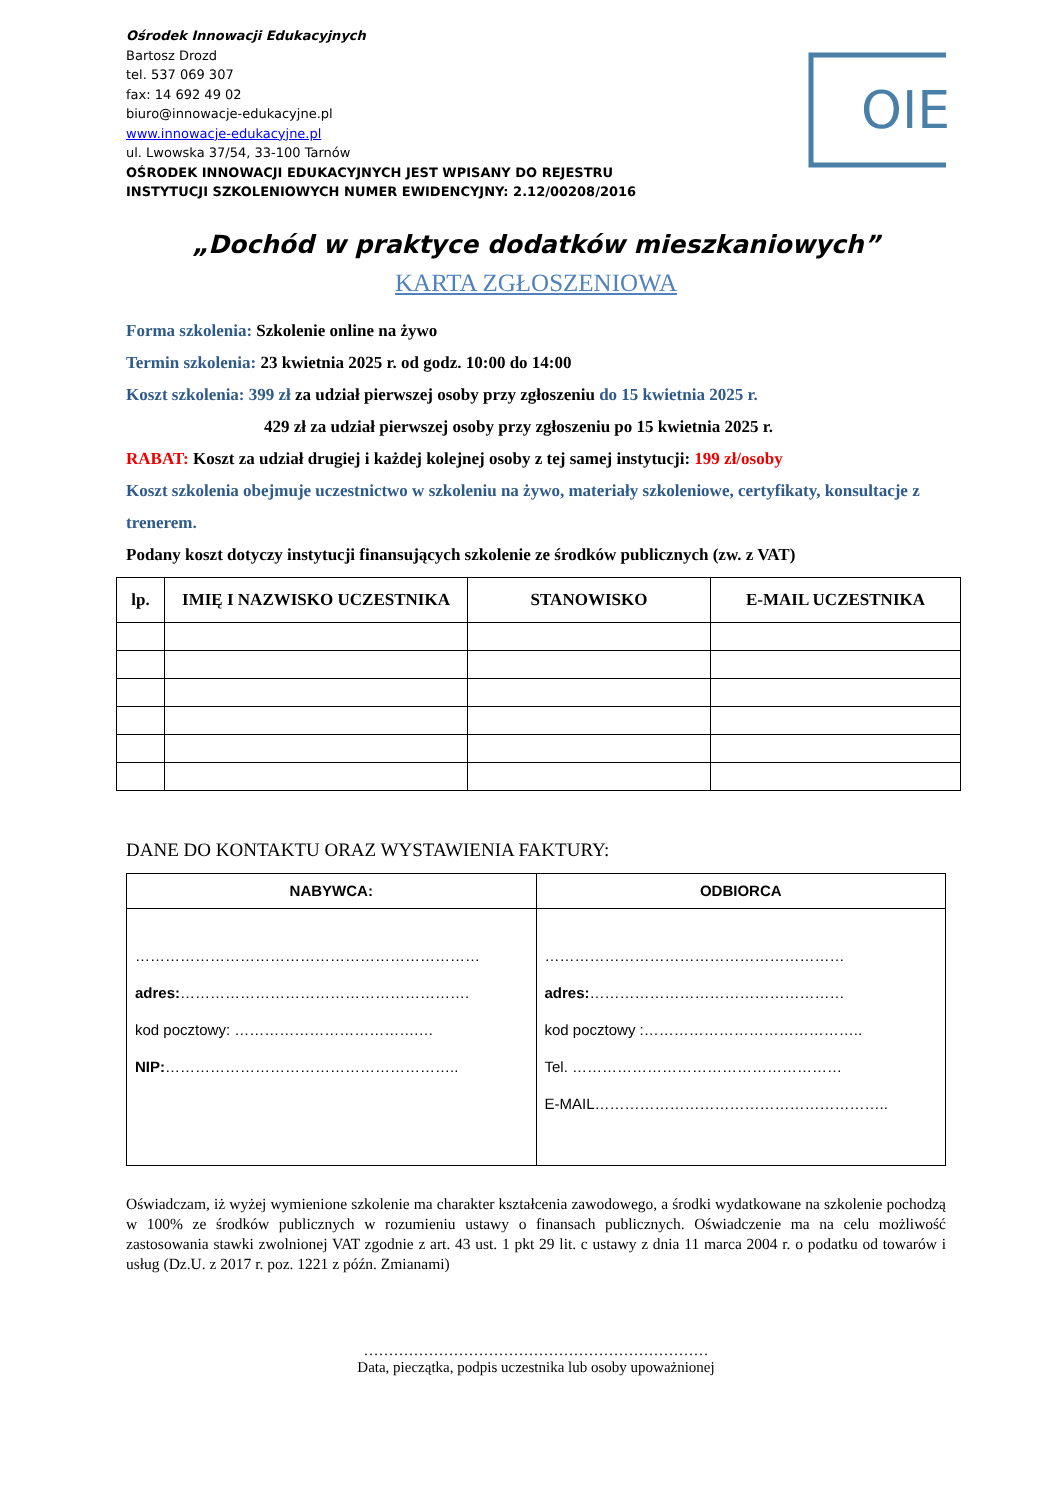Ośrodek Innowacji Edukacyjnych
Bartosz Drozd
tel. 537 069 307
fax: 14 692 49 02
biuro@innowacje-edukacyjne.pl
www.innowacje-edukacyjne.pl
ul. Lwowska 37/54, 33-100 Tarnów
OŚRODEK INNOWACJI EDUKACYJNYCH JEST WPISANY DO REJESTRU
INSTYTUCJI SZKOLENIOWYCH NUMER EWIDENCYJNY: 2.12/00208/2016
OIE
„Dochód w praktyce dodatków mieszkaniowych”
KARTA ZGŁOSZENIOWA
Forma szkolenia: Szkolenie online na żywo
Termin szkolenia: 23 kwietnia 2025 r. od godz. 10:00 do 14:00
Koszt szkolenia: 399 zł za udział pierwszej osoby przy zgłoszeniu do 15 kwietnia 2025 r.
429 zł za udział pierwszej osoby przy zgłoszeniu po 15 kwietnia 2025 r.
RABAT: Koszt za udział drugiej i każdej kolejnej osoby z tej samej instytucji: 199 zł/osoby
Koszt szkolenia obejmuje uczestnictwo w szkoleniu na żywo, materiały szkoleniowe, certyfikaty, konsultacje z trenerem.
Podany koszt dotyczy instytucji finansujących szkolenie ze środków publicznych (zw. z VAT)
| lp. | IMIĘ I NAZWISKO UCZESTNIKA | STANOWISKO | E-MAIL UCZESTNIKA |
| --- | --- | --- | --- |
DANE DO KONTAKTU ORAZ WYSTAWIENIA FAKTURY:
| NABYWCA: | ODBIORCA |
| --- | --- |
| …………………………………………………………… adres: …………………………………………………. kod pocztowy: ……………………………….… NIP: ………………………………………………….. | …………………………………………………… adres: …………………………………………… kod pocztowy :…………………………………….. Tel. ……………………………………………… E-MAIL………………………………………………….. |
Oświadczam, iż wyżej wymienione szkolenie ma charakter kształcenia zawodowego, a środki wydatkowane na szkolenie pochodzą w 100% ze środków publicznych w rozumieniu ustawy o finansach publicznych. Oświadczenie ma na celu możliwość zastosowania stawki zwolnionej VAT zgodnie z art. 43 ust. 1 pkt 29 lit. c ustawy z dnia 11 marca 2004 r. o podatku od towarów i usług (Dz.U. z 2017 r. poz. 1221 z późn. Zmianami)
……………………………………………………………
Data, pieczątka, podpis uczestnika lub osoby upoważnionej